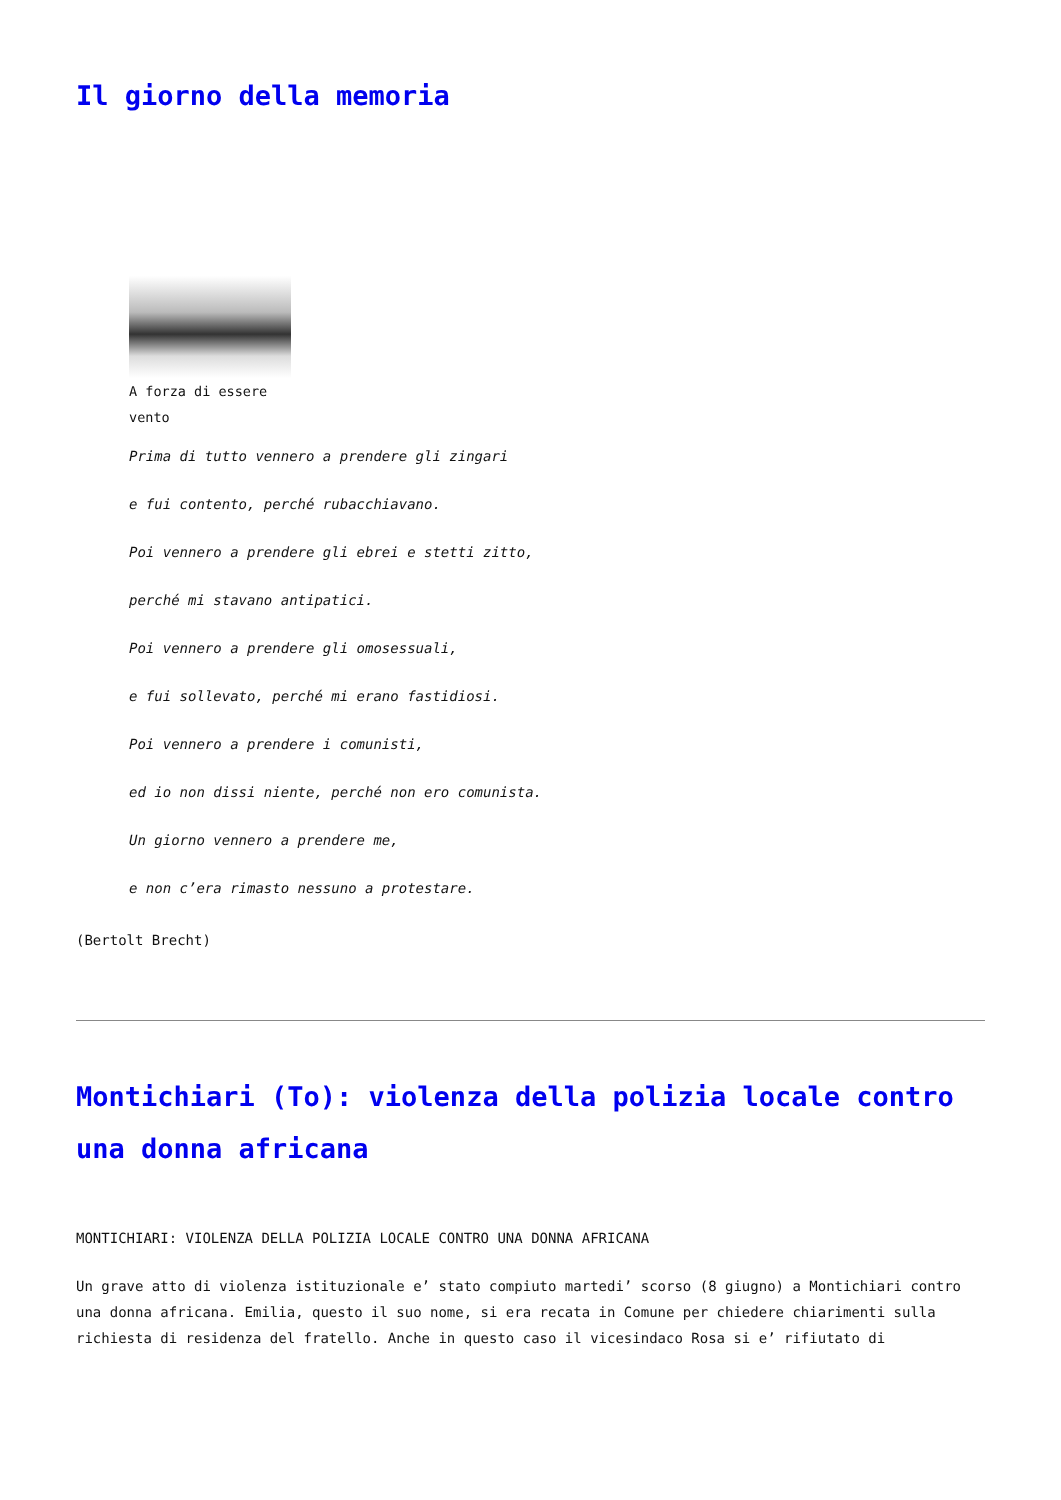Il giorno della memoria
A forza di essere vento
Prima di tutto vennero a prendere gli zingari
e fui contento, perché rubacchiavano.
Poi vennero a prendere gli ebrei e stetti zitto,
perché mi stavano antipatici.
Poi vennero a prendere gli omosessuali,
e fui sollevato, perché mi erano fastidiosi.
Poi vennero a prendere i comunisti,
ed io non dissi niente, perché non ero comunista.
Un giorno vennero a prendere me,
e non c’era rimasto nessuno a protestare.
(Bertolt Brecht)
Montichiari (To): violenza della polizia locale contro una donna africana
MONTICHIARI: VIOLENZA DELLA POLIZIA LOCALE CONTRO UNA DONNA AFRICANA
Un grave atto di violenza istituzionale e’ stato compiuto martedi’ scorso (8 giugno) a Montichiari contro una donna africana. Emilia, questo il suo nome, si era recata in Comune per chiedere chiarimenti sulla richiesta di residenza del fratello. Anche in questo caso il vicesindaco Rosa si e’ rifiutato di